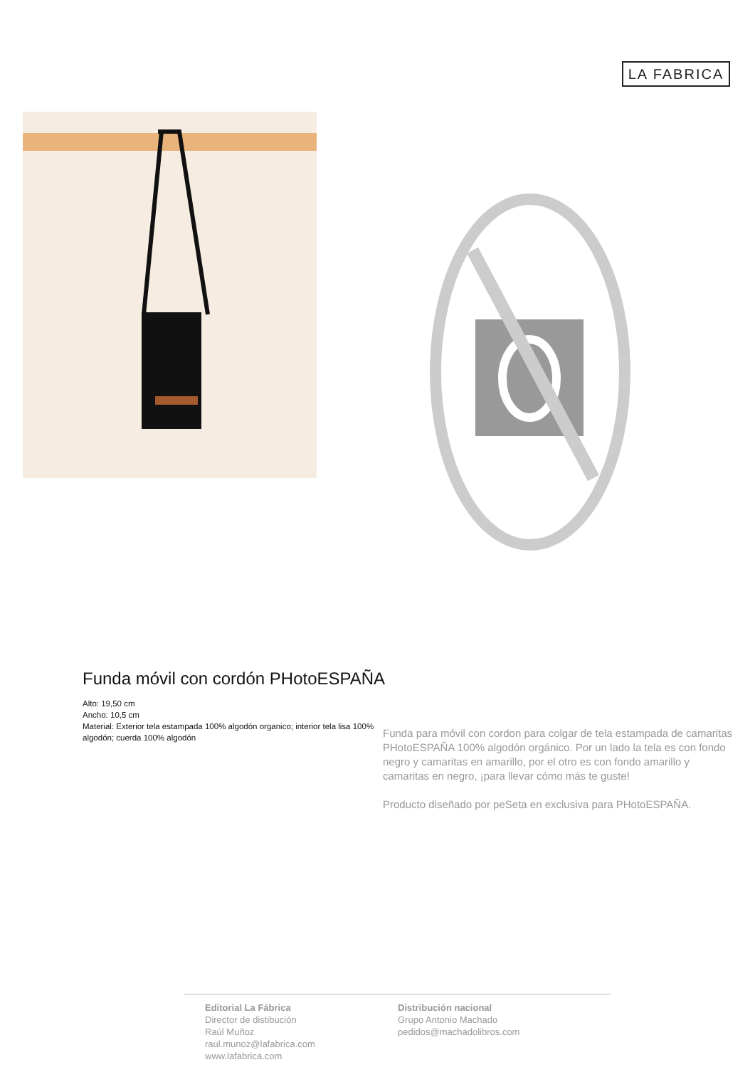LA FABRICA
Funda móvil con cordón PHotoESPAÑA
Alto: 19,50 cm
Ancho: 10,5 cm
Material: Exterior tela estampada 100% algodón organico; interior tela lisa 100% algodón; cuerda 100% algodón
Funda para móvil con cordon para colgar de tela estampada de camaritas PHotoESPAÑA 100% algodón orgánico. Por un lado la tela es con fondo negro y camaritas en amarillo, por el otro es con fondo amarillo y camaritas en negro, ¡para llevar cómo más te guste!
Producto diseñado por peSeta en exclusiva para PHotoESPAÑA.
Editorial La Fábrica
Director de distibución
Raúl Muñoz
raul.munoz@lafabrica.com
www.lafabrica.com
Distribución nacional
Grupo Antonio Machado
pedidos@machadolibros.com